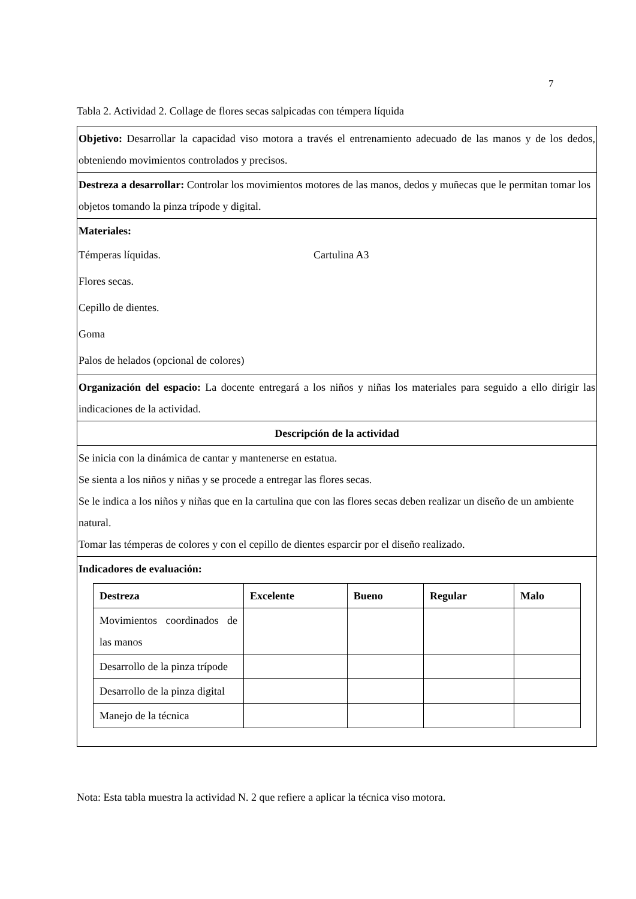7
Tabla 2. Actividad 2. Collage de flores secas salpicadas con témpera líquida
| Objetivo: Desarrollar la capacidad viso motora a través el entrenamiento adecuado de las manos y de los dedos, obteniendo movimientos controlados y precisos. |
| Destreza a desarrollar: Controlar los movimientos motores de las manos, dedos y muñecas que le permitan tomar los objetos tomando la pinza trípode y digital. |
| Materiales: Témperas líquidas. Cartulina A3 Flores secas. Cepillo de dientes. Goma Palos de helados (opcional de colores) |
| Organización del espacio: La docente entregará a los niños y niñas los materiales para seguido a ello dirigir las indicaciones de la actividad. |
| Descripción de la actividad |
| Se inicia con la dinámica de cantar y mantenerse en estatua. Se sienta a los niños y niñas y se procede a entregar las flores secas. Se le indica a los niños y niñas que en la cartulina que con las flores secas deben realizar un diseño de un ambiente natural. Tomar las témperas de colores y con el cepillo de dientes esparcir por el diseño realizado. |
| Indicadores de evaluación: / Destreza / Excelente / Bueno / Regular / Malo / / --- / --- / --- / --- / --- / / Movimientos coordinados de las manos / / / / / / Desarrollo de la pinza trípode / / / / / / Desarrollo de la pinza digital / / / / / / Manejo de la técnica / / / / / |
Nota: Esta tabla muestra la actividad N. 2 que refiere a aplicar la técnica viso motora.